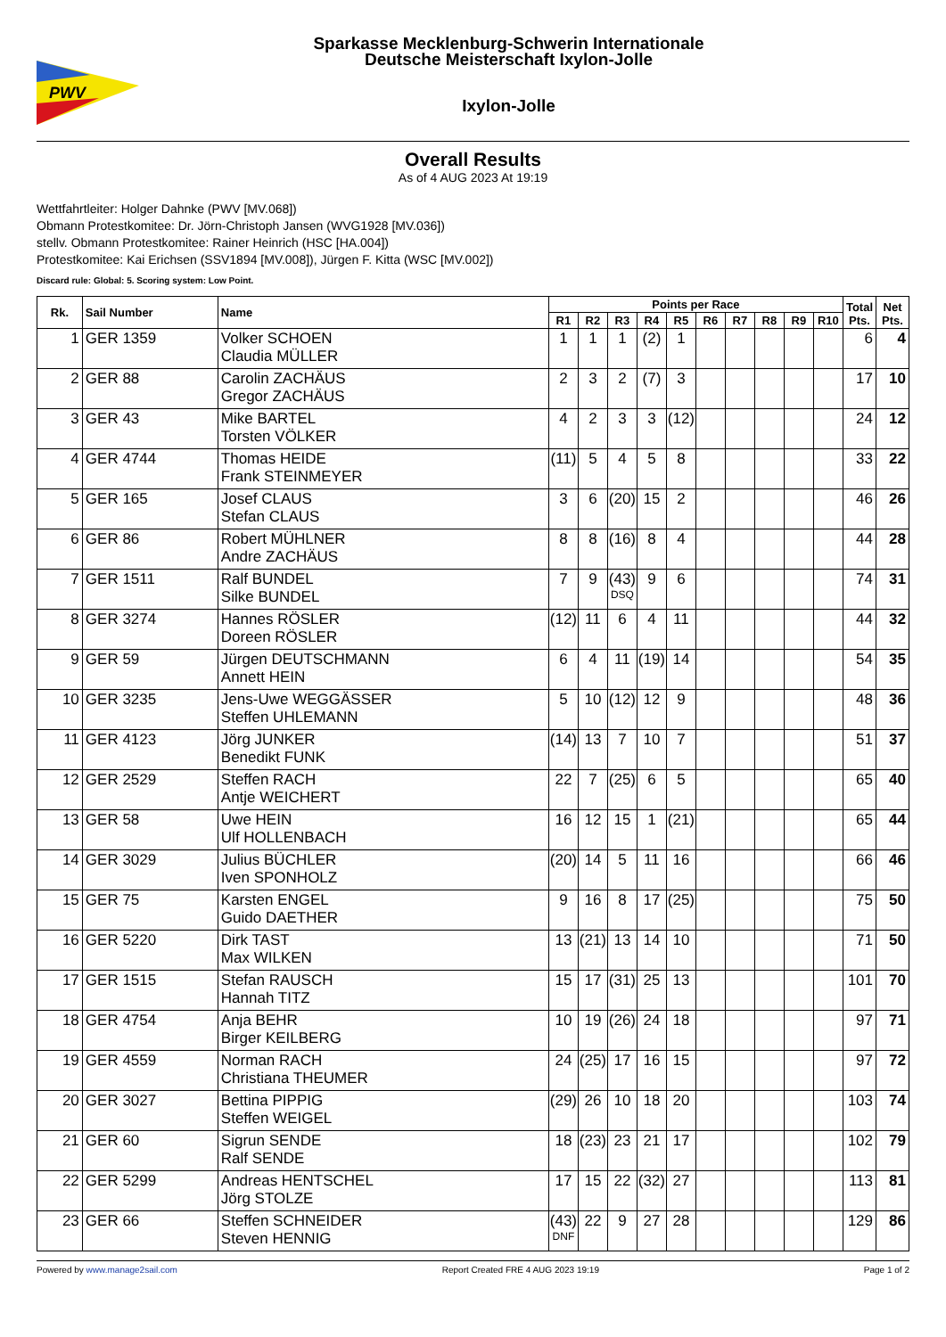PWV
Sparkasse Mecklenburg-Schwerin Internationale
Deutsche Meisterschaft Ixylon-Jolle
Ixylon-Jolle
Overall Results
As of 4 AUG 2023 At 19:19
Wettfahrtleiter: Holger Dahnke (PWV [MV.068])
Obmann Protestkomitee: Dr. Jörn-Christoph Jansen (WVG1928 [MV.036])
stellv. Obmann Protestkomitee: Rainer Heinrich (HSC [HA.004])
Protestkomitee: Kai Erichsen (SSV1894 [MV.008]), Jürgen F. Kitta (WSC [MV.002])
Discard rule: Global: 5. Scoring system: Low Point.
| Rk. | Sail Number | Name | Points per Race | | | | | | | | | | Total Pts. | Net Pts. |
| --- | --- | --- | --- | --- | --- | --- | --- | --- | --- | --- | --- | --- | --- | --- |
| | | | R1 | R2 | R3 | R4 | R5 | R6 | R7 | R8 | R9 | R10 | | |
| 1 | GER 1359 | Volker SCHOEN Claudia MÜLLER | 1 | 1 | 1 | (2) | 1 | | | | | | 6 | 4 |
| 2 | GER 88 | Carolin ZACHÄUS Gregor ZACHÄUS | 2 | 3 | 2 | (7) | 3 | | | | | | 17 | 10 |
| 3 | GER 43 | Mike BARTEL Torsten VÖLKER | 4 | 2 | 3 | 3 | (12) | | | | | | 24 | 12 |
| 4 | GER 4744 | Thomas HEIDE Frank STEINMEYER | (11) | 5 | 4 | 5 | 8 | | | | | | 33 | 22 |
| 5 | GER 165 | Josef CLAUS Stefan CLAUS | 3 | 6 | (20) | 15 | 2 | | | | | | 46 | 26 |
| 6 | GER 86 | Robert MÜHLNER Andre ZACHÄUS | 8 | 8 | (16) | 8 | 4 | | | | | | 44 | 28 |
| 7 | GER 1511 | Ralf BUNDEL Silke BUNDEL | 7 | 9 | (43) DSQ | 9 | 6 | | | | | | 74 | 31 |
| 8 | GER 3274 | Hannes RÖSLER Doreen RÖSLER | (12) | 11 | 6 | 4 | 11 | | | | | | 44 | 32 |
| 9 | GER 59 | Jürgen DEUTSCHMANN Annett HEIN | 6 | 4 | 11 | (19) | 14 | | | | | | 54 | 35 |
| 10 | GER 3235 | Jens-Uwe WEGGÄSSER Steffen UHLEMANN | 5 | 10 | (12) | 12 | 9 | | | | | | 48 | 36 |
| 11 | GER 4123 | Jörg JUNKER Benedikt FUNK | (14) | 13 | 7 | 10 | 7 | | | | | | 51 | 37 |
| 12 | GER 2529 | Steffen RACH Antje WEICHERT | 22 | 7 | (25) | 6 | 5 | | | | | | 65 | 40 |
| 13 | GER 58 | Uwe HEIN Ulf HOLLENBACH | 16 | 12 | 15 | 1 | (21) | | | | | | 65 | 44 |
| 14 | GER 3029 | Julius BÜCHLER Iven SPONHOLZ | (20) | 14 | 5 | 11 | 16 | | | | | | 66 | 46 |
| 15 | GER 75 | Karsten ENGEL Guido DAETHER | 9 | 16 | 8 | 17 | (25) | | | | | | 75 | 50 |
| 16 | GER 5220 | Dirk TAST Max WILKEN | 13 | (21) | 13 | 14 | 10 | | | | | | 71 | 50 |
| 17 | GER 1515 | Stefan RAUSCH Hannah TITZ | 15 | 17 | (31) | 25 | 13 | | | | | | 101 | 70 |
| 18 | GER 4754 | Anja BEHR Birger KEILBERG | 10 | 19 | (26) | 24 | 18 | | | | | | 97 | 71 |
| 19 | GER 4559 | Norman RACH Christiana THEUMER | 24 | (25) | 17 | 16 | 15 | | | | | | 97 | 72 |
| 20 | GER 3027 | Bettina PIPPIG Steffen WEIGEL | (29) | 26 | 10 | 18 | 20 | | | | | | 103 | 74 |
| 21 | GER 60 | Sigrun SENDE Ralf SENDE | 18 | (23) | 23 | 21 | 17 | | | | | | 102 | 79 |
| 22 | GER 5299 | Andreas HENTSCHEL Jörg STOLZE | 17 | 15 | 22 | (32) | 27 | | | | | | 113 | 81 |
| 23 | GER 66 | Steffen SCHNEIDER Steven HENNIG | (43) DNF | 22 | 9 | 27 | 28 | | | | | | 129 | 86 |
Powered by www.manage2sail.com Report Created FRE 4 AUG 2023 19:19 Page 1 of 2